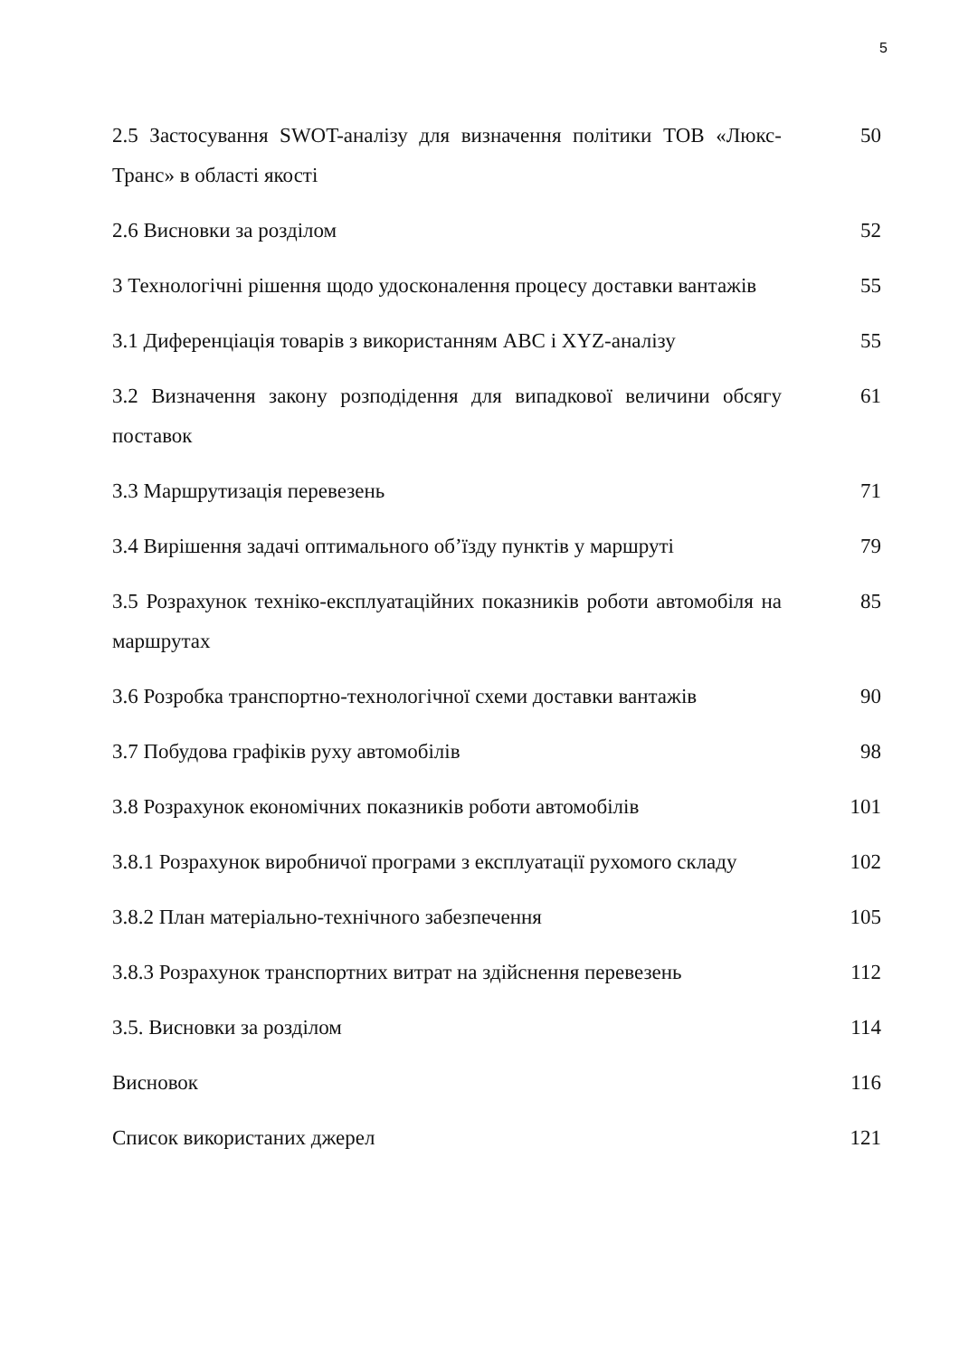5
| 2.5 Застосування SWOT-аналізу для визначення політики ТОВ «Люкс-Транс» в області якості | 50 |
| 2.6 Висновки за розділом | 52 |
| 3 Технологічні рішення щодо удосконалення процесу доставки вантажів | 55 |
| 3.1 Диференціація товарів з використанням ABC і XYZ-аналізу | 55 |
| 3.2 Визначення закону розподідення для випадкової величини обсягу поставок | 61 |
| 3.3 Маршрутизація перевезень | 71 |
| 3.4 Вирішення задачі оптимального об’їзду пунктів у маршруті | 79 |
| 3.5 Розрахунок техніко-експлуатаційних показників роботи автомобіля на маршрутах | 85 |
| 3.6 Розробка транспортно-технологічної схеми доставки вантажів | 90 |
| 3.7 Побудова графіків руху автомобілів | 98 |
| 3.8 Розрахунок економічних показників роботи автомобілів | 101 |
| 3.8.1 Розрахунок виробничої програми з експлуатації рухомого складу | 102 |
| 3.8.2 План матеріально-технічного забезпечення | 105 |
| 3.8.3 Розрахунок транспортних витрат на здійснення перевезень | 112 |
| 3.5. Висновки за розділом | 114 |
| Висновок | 116 |
| Список використаних джерел | 121 |